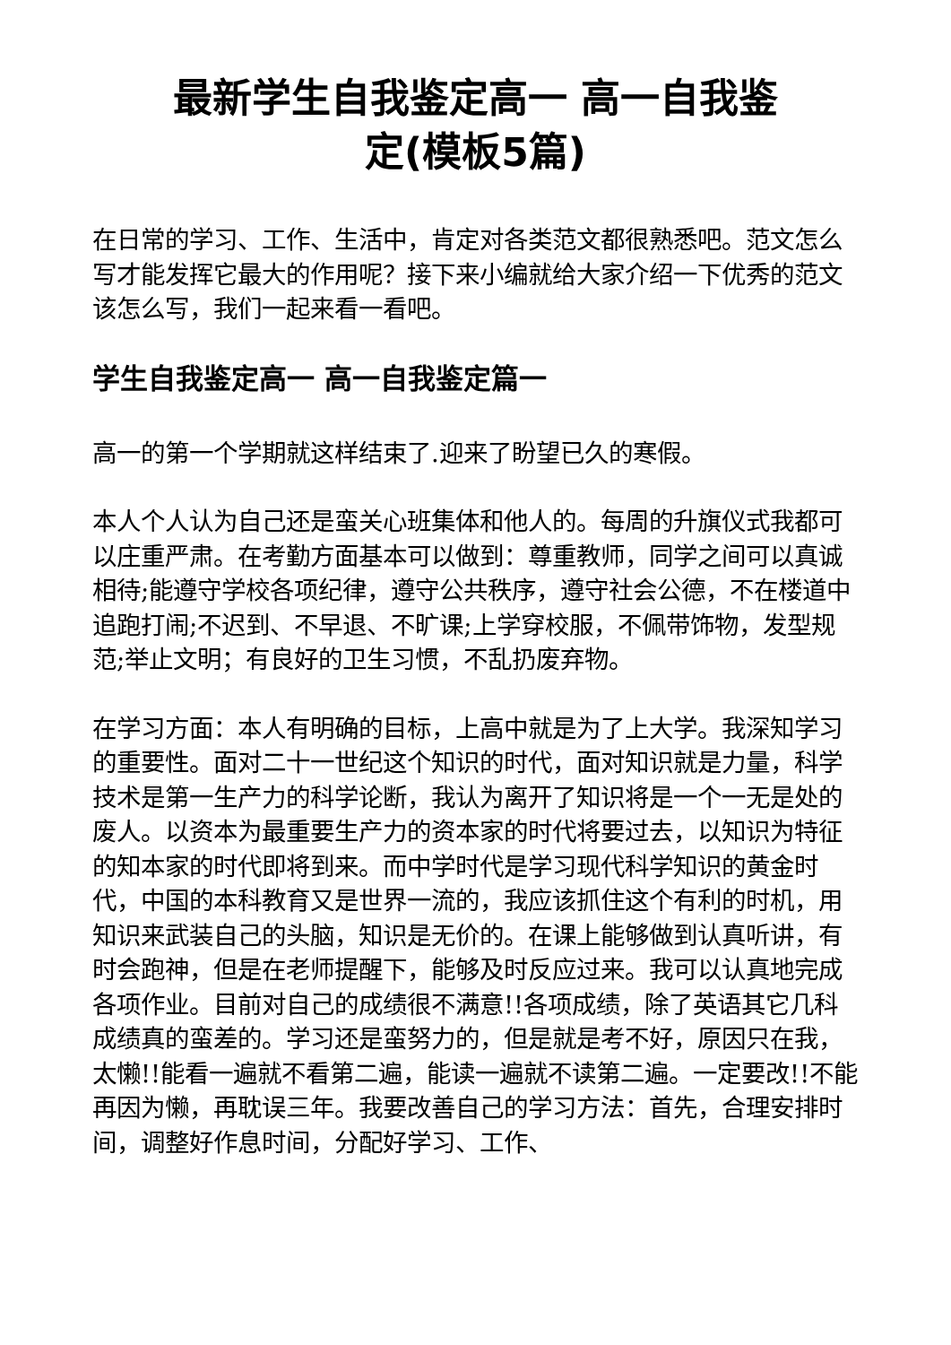最新学生自我鉴定高一 高一自我鉴
定(模板5篇)
在日常的学习、工作、生活中，肯定对各类范文都很熟悉吧。范文怎么写才能发挥它最大的作用呢？接下来小编就给大家介绍一下优秀的范文该怎么写，我们一起来看一看吧。
学生自我鉴定高一 高一自我鉴定篇一
高一的第一个学期就这样结束了.迎来了盼望已久的寒假。
本人个人认为自己还是蛮关心班集体和他人的。每周的升旗仪式我都可以庄重严肃。在考勤方面基本可以做到：尊重教师，同学之间可以真诚相待;能遵守学校各项纪律，遵守公共秩序，遵守社会公德，不在楼道中追跑打闹;不迟到、不早退、不旷课;上学穿校服，不佩带饰物，发型规范;举止文明；有良好的卫生习惯，不乱扔废弃物。
在学习方面：本人有明确的目标，上高中就是为了上大学。我深知学习的重要性。面对二十一世纪这个知识的时代，面对知识就是力量，科学技术是第一生产力的科学论断，我认为离开了知识将是一个一无是处的废人。以资本为最重要生产力的资本家的时代将要过去，以知识为特征的知本家的时代即将到来。而中学时代是学习现代科学知识的黄金时代，中国的本科教育又是世界一流的，我应该抓住这个有利的时机，用知识来武装自己的头脑，知识是无价的。在课上能够做到认真听讲，有时会跑神，但是在老师提醒下，能够及时反应过来。我可以认真地完成各项作业。目前对自己的成绩很不满意!!各项成绩，除了英语其它几科成绩真的蛮差的。学习还是蛮努力的，但是就是考不好，原因只在我，太懒!!能看一遍就不看第二遍，能读一遍就不读第二遍。一定要改!!不能再因为懒，再耽误三年。我要改善自己的学习方法：首先，合理安排时间，调整好作息时间，分配好学习、工作、